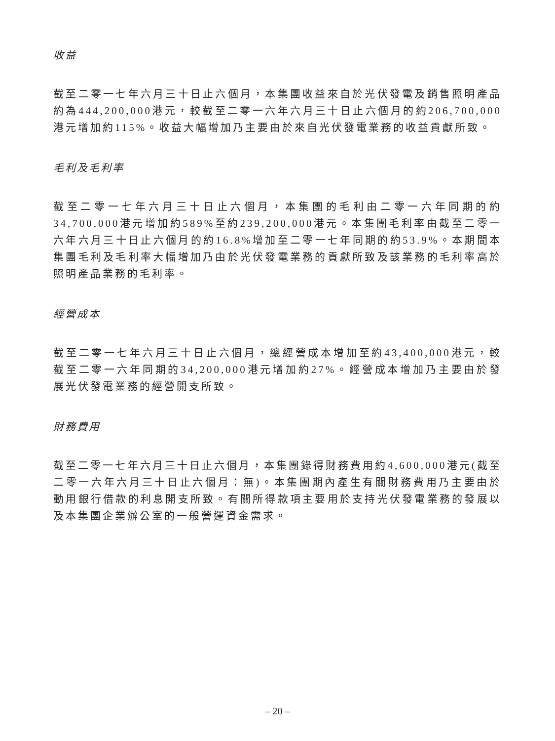收益
截至二零一七年六月三十日止六個月，本集團收益來自於光伏發電及銷售照明產品約為444,200,000港元，較截至二零一六年六月三十日止六個月的約206,700,000港元增加約115%。收益大幅增加乃主要由於來自光伏發電業務的收益貢獻所致。
毛利及毛利率
截至二零一七年六月三十日止六個月，本集團的毛利由二零一六年同期的約34,700,000港元增加約589%至約239,200,000港元。本集團毛利率由截至二零一六年六月三十日止六個月的約16.8%增加至二零一七年同期的約53.9%。本期間本集團毛利及毛利率大幅增加乃由於光伏發電業務的貢獻所致及該業務的毛利率高於照明產品業務的毛利率。
經營成本
截至二零一七年六月三十日止六個月，總經營成本增加至約43,400,000港元，較截至二零一六年同期的34,200,000港元增加約27%。經營成本增加乃主要由於發展光伏發電業務的經營開支所致。
財務費用
截至二零一七年六月三十日止六個月，本集團錄得財務費用約4,600,000港元(截至二零一六年六月三十日止六個月：無)。本集團期內產生有關財務費用乃主要由於動用銀行借款的利息開支所致。有關所得款項主要用於支持光伏發電業務的發展以及本集團企業辦公室的一般營運資金需求。
– 20 –